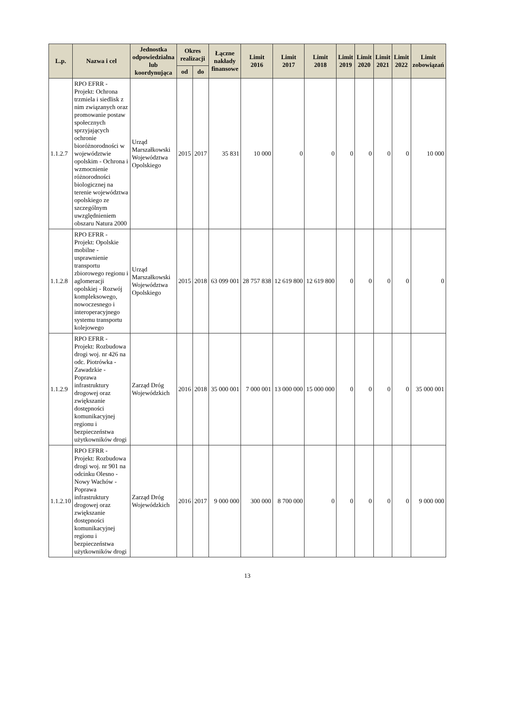| L.p. | Nazwa i cel | Jednostka odpowiedzialna lub koordynująca | Okres realizacji | | Łączne nakłady finansowe | Limit 2016 | Limit 2017 | Limit 2018 | Limit 2019 | Limit 2020 | Limit 2021 | Limit 2022 | Limit zobowiązań |
| --- | --- | --- | --- | --- | --- | --- | --- | --- | --- | --- | --- | --- | --- |
| | | | od | do | | | | | | | | | |
| 1.1.2.7 | RPO EFRR - Projekt: Ochrona trzmiela i siedlisk z nim związanych oraz promowanie postaw społecznych sprzyjających ochronie bioróżnorodności w województwie opolskim - Ochrona i wzmocnienie różnorodności biologicznej na terenie województwa opolskiego ze szczególnym uwzględnieniem obszaru Natura 2000 | Urząd Marszałkowski Województwa Opolskiego | 2015 | 2017 | 35 831 | 10 000 | 0 | 0 | 0 | 0 | 0 | 0 | 10 000 |
| 1.1.2.8 | RPO EFRR - Projekt: Opolskie mobilne - usprawnienie transportu zbiorowego regionu i aglomeracji opolskiej - Rozwój kompleksowego, nowoczesnego i interoperacyjnego systemu transportu kolejowego | Urząd Marszałkowski Województwa Opolskiego | 2015 | 2018 | 63 099 001 | 28 757 838 | 12 619 800 | 12 619 800 | 0 | 0 | 0 | 0 | 0 |
| 1.1.2.9 | RPO EFRR - Projekt: Rozbudowa drogi woj. nr 426 na odc. Piotrówka - Zawadzkie - Poprawa infrastruktury drogowej oraz zwiększanie dostępności komunikacyjnej regionu i bezpieczeństwa użytkowników drogi | Zarząd Dróg Wojewódzkich | 2016 | 2018 | 35 000 001 | 7 000 001 | 13 000 000 | 15 000 000 | 0 | 0 | 0 | 0 | 35 000 001 |
| 1.1.2.10 | RPO EFRR - Projekt: Rozbudowa drogi woj. nr 901 na odcinku Olesno - Nowy Wachów - Poprawa infrastruktury drogowej oraz zwiększanie dostępności komunikacyjnej regionu i bezpieczeństwa użytkowników drogi | Zarząd Dróg Wojewódzkich | 2016 | 2017 | 9 000 000 | 300 000 | 8 700 000 | 0 | 0 | 0 | 0 | 0 | 9 000 000 |
13